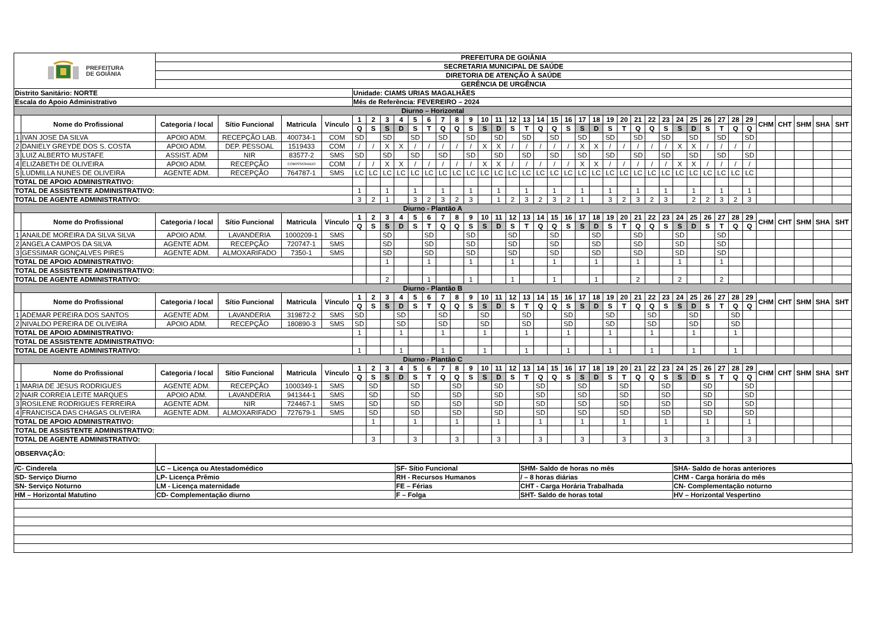| PREFEITURA DE GOIÂNIA | | PREFEITURA DE GOIÂNIA | | | | | | | | | | | | | | | | | | | | | | | | | | | | | | | | | | | | | |
| | | SECRETARIA MUNICIPAL DE SAÚDE | | | | | | | | | | | | | | | | | | | | | | | | | | | | | | | | | | | | | |
| | | DIRETORIA DE ATENÇÃO À SAÚDE | | | | | | | | | | | | | | | | | | | | | | | | | | | | | | | | | | | | | |
| | | GERÊNCIA DE URGÊNCIA | | | | | | | | | | | | | | | | | | | | | | | | | | | | | | | | | | | | | |
| Distrito Sanitário: NORTE | | | | | | Unidade: CIAMS URIAS MAGALHÃES | | | | | | | | | | | | | | | | | | | | | | | | | | | | | | | | | |
| Escala do Apoio Administrativo | | | | | | Mês de Referência: FEVEREIRO – 2024 | | | | | | | | | | | | | | | | | | | | | | | | | | | | | | | | | |
| Diurno – Horizontal | | | | | | | | | | | | | | | | | | | | | | | | | | | | | | | | | | | | | | | |
| | Nome do Profissional | Categoria / local | Sítio Funcional | Matricula | Vínculo | 1 | 2 | 3 | 4 | 5 | 6 | 7 | 8 | 9 | 10 | 11 | 12 | 13 | 14 | 15 | 16 | 17 | 18 | 19 | 20 | 21 | 22 | 23 | 24 | 25 | 26 | 27 | 28 | 29 | CHM | CHT | SHM | SHA | SHT |
| | | | | | | Q | S | S | D | S | T | Q | Q | S | S | D | S | T | Q | Q | S | S | D | S | T | Q | Q | S | S | D | S | T | Q | Q | | | | | |
| 1 | IVAN JOSE DA SILVA | APOIO ADM. | RECEPÇÃO LAB. | 400734-1 | COM | SD | | SD | | SD | | SD | | SD | | SD | | SD | | SD | | SD | | SD | | SD | | SD | | SD | | SD | | SD | | | | | |
| 2 | DANIELY GREYDE DOS S. COSTA | APOIO ADM. | DEP. PESSOAL | 1519433 | COM | / | / | X | X | / | / | / | / | / | X | X | / | / | / | / | / | X | X | / | / | / | / | / | X | X | / | / | / | / | | | | | |
| 3 | LUIZ ALBERTO MUSTAFE | ASSIST. ADM | NIR | 83577-2 | SMS | SD | | SD | | SD | | SD | | SD | | SD | | SD | | SD | | SD | | SD | | SD | | SD | | SD | | SD | | SD | | | | | |
| 4 | ELIZABETH DE OLIVEIRA | APOIO ADM. | RECEPÇÃO | COMISSIONADO | COM | / | / | X | X | / | / | / | / | / | X | X | / | / | / | / | / | X | X | / | / | / | / | / | X | X | / | / | / | / | | | | | |
| 5 | LUDMILLA NUNES DE OLIVEIRA | AGENTE ADM. | RECEPÇÃO | 764787-1 | SMS | LC | LC | LC | LC | LC | LC | LC | LC | LC | LC | LC | LC | LC | LC | LC | LC | LC | LC | LC | LC | LC | LC | LC | LC | LC | LC | LC | LC | LC | | | | | |
| TOTAL DE APOIO ADMINISTRATIVO: | | | | | | | | | | | | | | | | | | | | | | | | | | | | | | | | | | | | | | | |
| TOTAL DE ASSISTENTE ADMINISTRATIVO: | | | | | | 1 | | 1 | | 1 | | 1 | | 1 | | 1 | | 1 | | 1 | | 1 | | 1 | | 1 | | 1 | | 1 | | 1 | | 1 | | | | | |
| TOTAL DE AGENTE ADMINISTRATIVO: | | | | | | 3 | 2 | 1 | | 3 | 2 | 3 | 2 | 3 | | 1 | 2 | 3 | 2 | 3 | 2 | 1 | | 3 | 2 | 3 | 2 | 3 | | 2 | 2 | 3 | 2 | 3 | | | | | |
| Diurno - Plantão A | | | | | | | | | | | | | | | | | | | | | | | | | | | | | | | | | | | | | | | |
| | Nome do Profissional | Categoria / local | Sítio Funcional | Matricula | Vínculo | 1 | 2 | 3 | 4 | 5 | 6 | 7 | 8 | 9 | 10 | 11 | 12 | 13 | 14 | 15 | 16 | 17 | 18 | 19 | 20 | 21 | 22 | 23 | 24 | 25 | 26 | 27 | 28 | 29 | CHM | CHT | SHM | SHA | SHT |
| | | | | | | Q | S | S | D | S | T | Q | Q | S | S | D | S | T | Q | Q | S | S | D | S | T | Q | Q | S | S | D | S | T | Q | Q | | | | | |
| 1 | ANAILDE MOREIRA DA SILVA SILVA | APOIO ADM. | LAVANDERIA | 1000209-1 | SMS | | | SD | | | SD | | | SD | | | SD | | | SD | | | SD | | | SD | | | SD | | | SD | | | | | | | |
| 2 | ANGELA CAMPOS DA SILVA | AGENTE ADM. | RECEPÇÃO | 720747-1 | SMS | | | SD | | | SD | | | SD | | | SD | | | SD | | | SD | | | SD | | | SD | | | SD | | | | | | | |
| 3 | GESSIMAR GONÇALVES PIRES | AGENTE ADM. | ALMOXARIFADO | 7350-1 | SMS | | | SD | | | SD | | | SD | | | SD | | | SD | | | SD | | | SD | | | SD | | | SD | | | | | | | |
| TOTAL DE APOIO ADMINISTRATIVO: | | | | | | | | 1 | | | 1 | | | 1 | | | 1 | | | 1 | | | 1 | | | 1 | | | 1 | | | 1 | | | | | | | |
| TOTAL DE ASSISTENTE ADMINISTRATIVO: | | | | | | | | | | | | | | | | | | | | | | | | | | | | | | | | | | | | | | | |
| TOTAL DE AGENTE ADMINISTRATIVO: | | | | | | | | 2 | | | 1 | | | 1 | | | 1 | | | 1 | | | 1 | | | 2 | | | 2 | | | 2 | | | | | | | |
| Diurno - Plantão B | | | | | | | | | | | | | | | | | | | | | | | | | | | | | | | | | | | | | | | |
| | Nome do Profissional | Categoria / local | Sítio Funcional | Matricula | Vínculo | 1 | 2 | 3 | 4 | 5 | 6 | 7 | 8 | 9 | 10 | 11 | 12 | 13 | 14 | 15 | 16 | 17 | 18 | 19 | 20 | 21 | 22 | 23 | 24 | 25 | 26 | 27 | 28 | 29 | CHM | CHT | SHM | SHA | SHT |
| | | | | | | Q | S | S | D | S | T | Q | Q | S | S | D | S | T | Q | Q | S | S | D | S | T | Q | Q | S | S | D | S | T | Q | Q | | | | | |
| 1 | ADEMAR PEREIRA DOS SANTOS | AGENTE ADM. | LAVANDERIA | 319872-2 | SMS | SD | | | SD | | | SD | | | SD | | | SD | | | SD | | | SD | | | SD | | | SD | | | SD | | | | | | |
| 2 | NIVALDO PEREIRA DE OLIVEIRA | APOIO ADM. | RECEPÇÃO | 180890-3 | SMS | SD | | | SD | | | SD | | | SD | | | SD | | | SD | | | SD | | | SD | | | SD | | | SD | | | | | | |
| TOTAL DE APOIO ADMINISTRATIVO: | | | | | | 1 | | | 1 | | | 1 | | | 1 | | | 1 | | | 1 | | | 1 | | | 1 | | | 1 | | | 1 | | | | | | |
| TOTAL DE ASSISTENTE ADMINISTRATIVO: | | | | | | | | | | | | | | | | | | | | | | | | | | | | | | | | | | | | | | | |
| TOTAL DE AGENTE ADMINISTRATIVO: | | | | | | 1 | | | 1 | | | 1 | | | 1 | | | 1 | | | 1 | | | 1 | | | 1 | | | 1 | | | 1 | | | | | | |
| Diurno - Plantão C | | | | | | | | | | | | | | | | | | | | | | | | | | | | | | | | | | | | | | | |
| | Nome do Profissional | Categoria / local | Sítio Funcional | Matricula | Vínculo | 1 | 2 | 3 | 4 | 5 | 6 | 7 | 8 | 9 | 10 | 11 | 12 | 13 | 14 | 15 | 16 | 17 | 18 | 19 | 20 | 21 | 22 | 23 | 24 | 25 | 26 | 27 | 28 | 29 | CHM | CHT | SHM | SHA | SHT |
| | | | | | | Q | S | S | D | S | T | Q | Q | S | S | D | S | T | Q | Q | S | S | D | S | T | Q | Q | S | S | D | S | T | Q | Q | | | | | |
| 1 | MARIA DE JESUS RODRIGUES | AGENTE ADM. | RECEPÇÃO | 1000349-1 | SMS | | SD | | | SD | | | SD | | | SD | | | SD | | | SD | | | SD | | | SD | | | SD | | | SD | | | | | |
| 2 | NAIR CORREIA LEITE MARQUES | APOIO ADM. | LAVANDERIA | 941344-1 | SMS | | SD | | | SD | | | SD | | | SD | | | SD | | | SD | | | SD | | | SD | | | SD | | | SD | | | | | |
| 3 | ROSILENE RODRIGUES FERREIRA | AGENTE ADM. | NIR | 724467-1 | SMS | | SD | | | SD | | | SD | | | SD | | | SD | | | SD | | | SD | | | SD | | | SD | | | SD | | | | | |
| 4 | FRANCISCA DAS CHAGAS OLIVEIRA | AGENTE ADM. | ALMOXARIFADO | 727679-1 | SMS | | SD | | | SD | | | SD | | | SD | | | SD | | | SD | | | SD | | | SD | | | SD | | | SD | | | | | |
| TOTAL DE APOIO ADMINISTRATIVO: | | | | | | | 1 | | | 1 | | | 1 | | | 1 | | | 1 | | | 1 | | | 1 | | | 1 | | | 1 | | | 1 | | | | | |
| TOTAL DE ASSISTENTE ADMINISTRATIVO: | | | | | | | | | | | | | | | | | | | | | | | | | | | | | | | | | | | | | | | |
| TOTAL DE AGENTE ADMINISTRATIVO: | | | | | | | 3 | | | 3 | | | 3 | | | 3 | | | 3 | | | 3 | | | 3 | | | 3 | | | 3 | | | 3 | | | | | |
| OBSERVAÇÃO: | | | | | | | | | | | | | | | | | | | | | | | | | | | | | | | | | | | | | | | |
| /C- Cinderela | LC – Licença ou Atestadomédico | SF- Sítio Funcional | SHM- Saldo de horas no mês | SHA- Saldo de horas anteriores |
| SD- Serviço Diurno | LP- Licença Prêmio | RH - Recursos Humanos | / – 8 horas diárias | CHM - Carga horária do mês |
| SN- Serviço Noturno | LM - Licença maternidade | FE – Férias | CHT - Carga Horária Trabalhada | CN- Complementação noturno |
| HM – Horizontal Matutino | CD- Complementação diurno | F – Folga | SHT- Saldo de horas total | HV – Horizontal Vespertino |